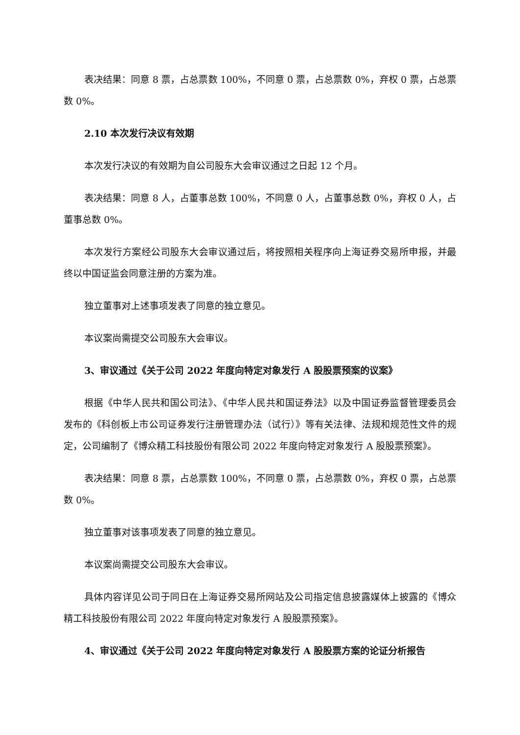表决结果：同意 8 票，占总票数 100%，不同意 0 票，占总票数 0%，弃权 0 票，占总票数 0%。
2.10 本次发行决议有效期
本次发行决议的有效期为自公司股东大会审议通过之日起 12 个月。
表决结果：同意 8 人，占董事总数 100%，不同意 0 人，占董事总数 0%，弃权 0 人，占董事总数 0%。
本次发行方案经公司股东大会审议通过后，将按照相关程序向上海证券交易所申报，并最终以中国证监会同意注册的方案为准。
独立董事对上述事项发表了同意的独立意见。
本议案尚需提交公司股东大会审议。
3、审议通过《关于公司 2022 年度向特定对象发行 A 股股票预案的议案》
根据《中华人民共和国公司法》、《中华人民共和国证券法》以及中国证券监督管理委员会发布的《科创板上市公司证券发行注册管理办法（试行）》等有关法律、法规和规范性文件的规定，公司编制了《博众精工科技股份有限公司 2022 年度向特定对象发行 A 股股票预案》。
表决结果：同意 8 票，占总票数 100%，不同意 0 票，占总票数 0%，弃权 0 票，占总票数 0%。
独立董事对该事项发表了同意的独立意见。
本议案尚需提交公司股东大会审议。
具体内容详见公司于同日在上海证券交易所网站及公司指定信息披露媒体上披露的《博众精工科技股份有限公司 2022 年度向特定对象发行 A 股股票预案》。
4、审议通过《关于公司 2022 年度向特定对象发行 A 股股票方案的论证分析报告